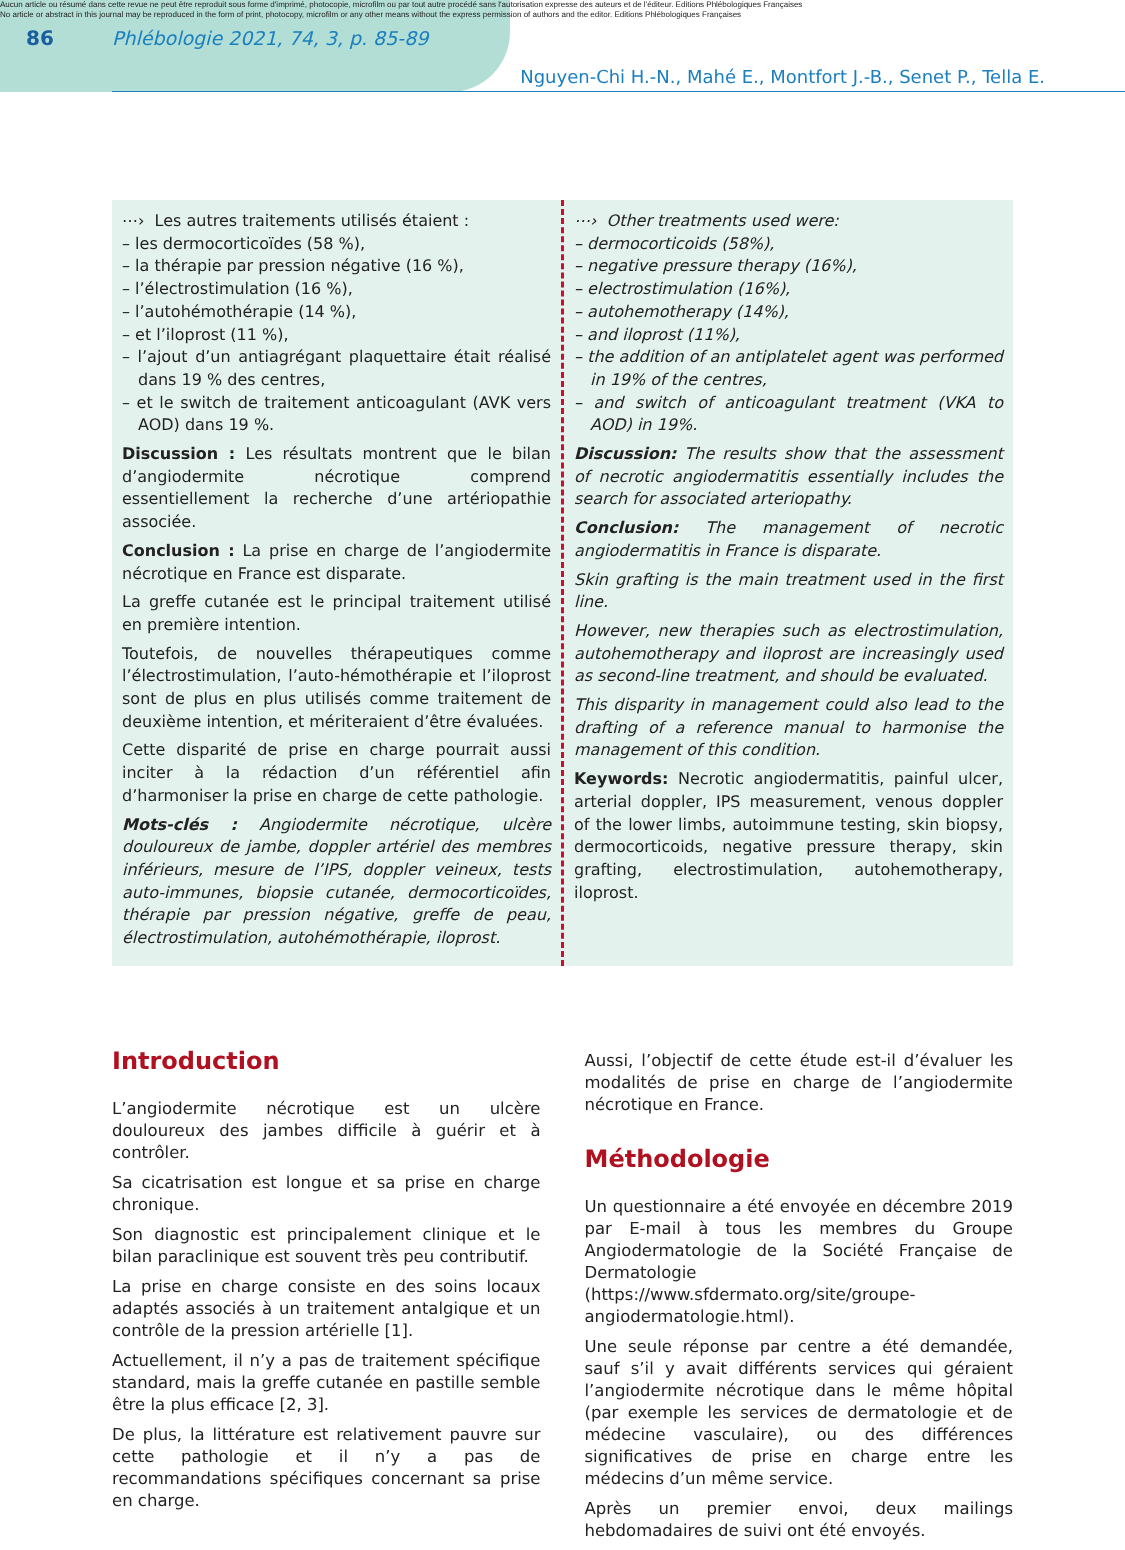Aucun article ou résumé dans cette revue ne peut être reproduit sous forme d'imprimé, photocopie, microfilm ou par tout autre procédé sans l'autorisation expresse des auteurs et de l'éditeur. Editions Phlébologiques Françaises
No article or abstract in this journal may be reproduced in the form of print, photocopy, microfilm or any other means without the express permission of authors and the editor. Editions Phlébologiques Françaises
86 Phlébologie 2021, 74, 3, p. 85-89
Nguyen-Chi H.-N., Mahé E., Montfort J.-B., Senet P., Tella E.
⋯› Les autres traitements utilisés étaient :
– les dermocorticoïdes (58 %),
– la thérapie par pression négative (16 %),
– l’électrostimulation (16 %),
– l’autohémothérapie (14 %),
– et l’iloprost (11 %),
– l’ajout d’un antiagrégant plaquettaire était réalisé dans 19 % des centres,
– et le switch de traitement anticoagulant (AVK vers AOD) dans 19 %.
Discussion : Les résultats montrent que le bilan d’angiodermite nécrotique comprend essentiellement la recherche d’une artériopathie associée.
Conclusion : La prise en charge de l’angiodermite nécrotique en France est disparate.
La greffe cutanée est le principal traitement utilisé en première intention.
Toutefois, de nouvelles thérapeutiques comme l’électrostimulation, l’auto-hémothérapie et l’iloprost sont de plus en plus utilisés comme traitement de deuxième intention, et mériteraient d’être évaluées.
Cette disparité de prise en charge pourrait aussi inciter à la rédaction d’un référentiel afin d’harmoniser la prise en charge de cette pathologie.
Mots-clés : Angiodermite nécrotique, ulcère douloureux de jambe, doppler artériel des membres inférieurs, mesure de l’IPS, doppler veineux, tests auto-immunes, biopsie cutanée, dermocorticoïdes, thérapie par pression négative, greffe de peau, électrostimulation, autohémothérapie, iloprost.
⋯› Other treatments used were:
– dermocorticoids (58%),
– negative pressure therapy (16%),
– electrostimulation (16%),
– autohemotherapy (14%),
– and iloprost (11%),
– the addition of an antiplatelet agent was performed in 19% of the centres,
– and switch of anticoagulant treatment (VKA to AOD) in 19%.
Discussion: The results show that the assessment of necrotic angiodermatitis essentially includes the search for associated arteriopathy.
Conclusion: The management of necrotic angiodermatitis in France is disparate.
Skin grafting is the main treatment used in the first line.
However, new therapies such as electrostimulation, autohemotherapy and iloprost are increasingly used as second-line treatment, and should be evaluated.
This disparity in management could also lead to the drafting of a reference manual to harmonise the management of this condition.
Keywords: Necrotic angiodermatitis, painful ulcer, arterial doppler, IPS measurement, venous doppler of the lower limbs, autoimmune testing, skin biopsy, dermocorticoids, negative pressure therapy, skin grafting, electrostimulation, autohemotherapy, iloprost.
Introduction
L’angiodermite nécrotique est un ulcère douloureux des jambes difficile à guérir et à contrôler.
Sa cicatrisation est longue et sa prise en charge chronique.
Son diagnostic est principalement clinique et le bilan paraclinique est souvent très peu contributif.
La prise en charge consiste en des soins locaux adaptés associés à un traitement antalgique et un contrôle de la pression artérielle [1].
Actuellement, il n’y a pas de traitement spécifique standard, mais la greffe cutanée en pastille semble être la plus efficace [2, 3].
De plus, la littérature est relativement pauvre sur cette pathologie et il n’y a pas de recommandations spécifiques concernant sa prise en charge.
Aussi, l’objectif de cette étude est-il d’évaluer les modalités de prise en charge de l’angiodermite nécrotique en France.
Méthodologie
Un questionnaire a été envoyée en décembre 2019 par E-mail à tous les membres du Groupe Angiodermatologie de la Société Française de Dermatologie (https://www.sfdermato.org/site/groupe-angiodermatologie.html).
Une seule réponse par centre a été demandée, sauf s’il y avait différents services qui géraient l’angiodermite nécrotique dans le même hôpital (par exemple les services de dermatologie et de médecine vasculaire), ou des différences significatives de prise en charge entre les médecins d’un même service.
Après un premier envoi, deux mailings hebdomadaires de suivi ont été envoyés.